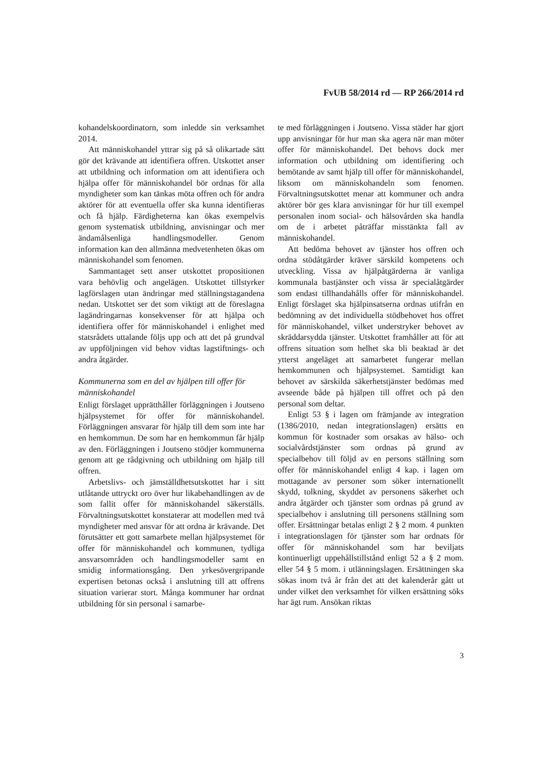FvUB 58/2014 rd — RP 266/2014 rd
kohandelskoordinatorn, som inledde sin verksamhet 2014.
Att människohandel yttrar sig på så olikartade sätt gör det krävande att identifiera offren. Utskottet anser att utbildning och information om att identifiera och hjälpa offer för människohandel bör ordnas för alla myndigheter som kan tänkas möta offren och för andra aktörer för att eventuella offer ska kunna identifieras och få hjälp. Färdigheterna kan ökas exempelvis genom systematisk utbildning, anvisningar och mer ändamålsenliga handlingsmodeller. Genom information kan den allmänna medvetenheten ökas om människohandel som fenomen.
Sammantaget sett anser utskottet propositionen vara behövlig och angelägen. Utskottet tillstyrker lagförslagen utan ändringar med ställningstagandena nedan. Utskottet ser det som viktigt att de föreslagna lagändringarnas konsekvenser för att hjälpa och identifiera offer för människohandel i enlighet med statsrådets uttalande följs upp och att det på grundval av uppföljningen vid behov vidtas lagstiftnings- och andra åtgärder.
Kommunerna som en del av hjälpen till offer för människohandel
Enligt förslaget upprätthåller förläggningen i Joutseno hjälpsystemet för offer för människohandel. Förläggningen ansvarar för hjälp till dem som inte har en hemkommun. De som har en hemkommun får hjälp av den. Förläggningen i Joutseno stödjer kommunerna genom att ge rådgivning och utbildning om hjälp till offren.
Arbetslivs- och jämställdhetsutskottet har i sitt utlåtande uttryckt oro över hur likabehandlingen av de som fallit offer för människohandel säkerställs. Förvaltningsutskottet konstaterar att modellen med två myndigheter med ansvar för att ordna är krävande. Det förutsätter ett gott samarbete mellan hjälpsystemet för offer för människohandel och kommunen, tydliga ansvarsområden och handlingsmodeller samt en smidig informationsgång. Den yrkesövergripande expertisen betonas också i anslutning till att offrens situation varierar stort. Många kommuner har ordnat utbildning för sin personal i samarbe-
te med förläggningen i Joutseno. Vissa städer har gjort upp anvisningar för hur man ska agera när man möter offer för människohandel. Det behovs dock mer information och utbildning om identifiering och bemötande av samt hjälp till offer för människohandel, liksom om människohandeln som fenomen. Förvaltningsutskottet menar att kommuner och andra aktörer bör ges klara anvisningar för hur till exempel personalen inom social- och hälsovården ska handla om de i arbetet påträffar misstänkta fall av människohandel.
Att bedöma behovet av tjänster hos offren och ordna stödåtgärder kräver särskild kompetens och utveckling. Vissa av hjälpåtgärderna är vanliga kommunala bastjänster och vissa är specialåtgärder som endast tillhandahålls offer för människohandel. Enligt förslaget ska hjälpinsatserna ordnas utifrån en bedömning av det individuella stödbehovet hos offret för människohandel, vilket understryker behovet av skräddarsydda tjänster. Utskottet framhåller att för att offrens situation som helhet ska bli beaktad är det ytterst angeläget att samarbetet fungerar mellan hemkommunen och hjälpsystemet. Samtidigt kan behovet av särskilda säkerhetstjänster bedömas med avseende både på hjälpen till offret och på den personal som deltar.
Enligt 53 § i lagen om främjande av integration (1386/2010, nedan integrationslagen) ersätts en kommun för kostnader som orsakas av hälso- och socialvårdstjänster som ordnas på grund av specialbehov till följd av en persons ställning som offer för människohandel enligt 4 kap. i lagen om mottagande av personer som söker internationellt skydd, tolkning, skyddet av personens säkerhet och andra åtgärder och tjänster som ordnas på grund av specialbehov i anslutning till personens ställning som offer. Ersättningar betalas enligt 2 § 2 mom. 4 punkten i integrationslagen för tjänster som har ordnats för offer för människohandel som har beviljats kontinuerligt uppehållstillstånd enligt 52 a § 2 mom. eller 54 § 5 mom. i utlänningslagen. Ersättningen ska sökas inom två år från det att det kalenderår gått ut under vilket den verksamhet för vilken ersättning söks har ägt rum. Ansökan riktas
3